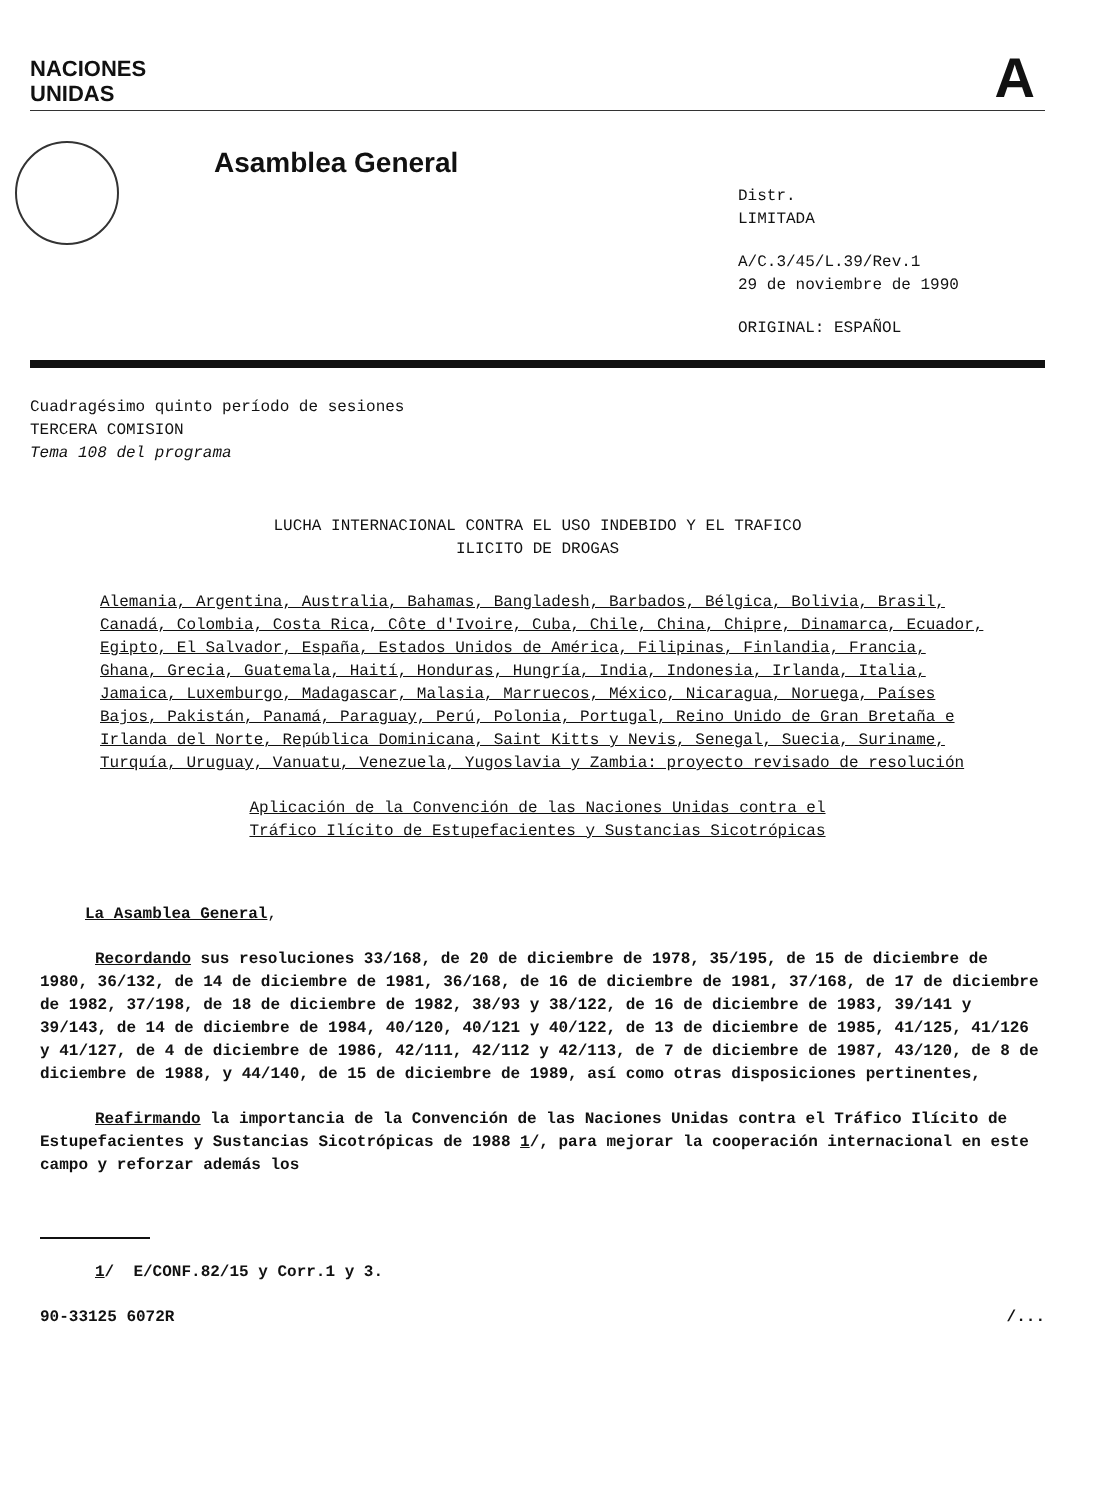NACIONES
UNIDAS
A
Asamblea General
Distr.
LIMITADA
A/C.3/45/L.39/Rev.1
29 de noviembre de 1990
ORIGINAL: ESPAÑOL
Cuadragésimo quinto período de sesiones
TERCERA COMISION
Tema 108 del programa
LUCHA INTERNACIONAL CONTRA EL USO INDEBIDO Y EL TRAFICO
ILICITO DE DROGAS
Alemania, Argentina, Australia, Bahamas, Bangladesh, Barbados, Bélgica, Bolivia, Brasil, Canadá, Colombia, Costa Rica, Côte d'Ivoire, Cuba, Chile, China, Chipre, Dinamarca, Ecuador, Egipto, El Salvador, España, Estados Unidos de América, Filipinas, Finlandia, Francia, Ghana, Grecia, Guatemala, Haití, Honduras, Hungría, India, Indonesia, Irlanda, Italia, Jamaica, Luxemburgo, Madagascar, Malasia, Marruecos, México, Nicaragua, Noruega, Países Bajos, Pakistán, Panamá, Paraguay, Perú, Polonia, Portugal, Reino Unido de Gran Bretaña e Irlanda del Norte, República Dominicana, Saint Kitts y Nevis, Senegal, Suecia, Suriname, Turquía, Uruguay, Vanuatu, Venezuela, Yugoslavia y Zambia: proyecto revisado de resolución
Aplicación de la Convención de las Naciones Unidas contra el
Tráfico Ilícito de Estupefacientes y Sustancias Sicotrópicas
La Asamblea General,
Recordando sus resoluciones 33/168, de 20 de diciembre de 1978, 35/195, de 15 de diciembre de 1980, 36/132, de 14 de diciembre de 1981, 36/168, de 16 de diciembre de 1981, 37/168, de 17 de diciembre de 1982, 37/198, de 18 de diciembre de 1982, 38/93 y 38/122, de 16 de diciembre de 1983, 39/141 y 39/143, de 14 de diciembre de 1984, 40/120, 40/121 y 40/122, de 13 de diciembre de 1985, 41/125, 41/126 y 41/127, de 4 de diciembre de 1986, 42/111, 42/112 y 42/113, de 7 de diciembre de 1987, 43/120, de 8 de diciembre de 1988, y 44/140, de 15 de diciembre de 1989, así como otras disposiciones pertinentes,
Reafirmando la importancia de la Convención de las Naciones Unidas contra el Tráfico Ilícito de Estupefacientes y Sustancias Sicotrópicas de 1988 1/, para mejorar la cooperación internacional en este campo y reforzar además los
1/ E/CONF.82/15 y Corr.1 y 3.
90-33125 6072R /...